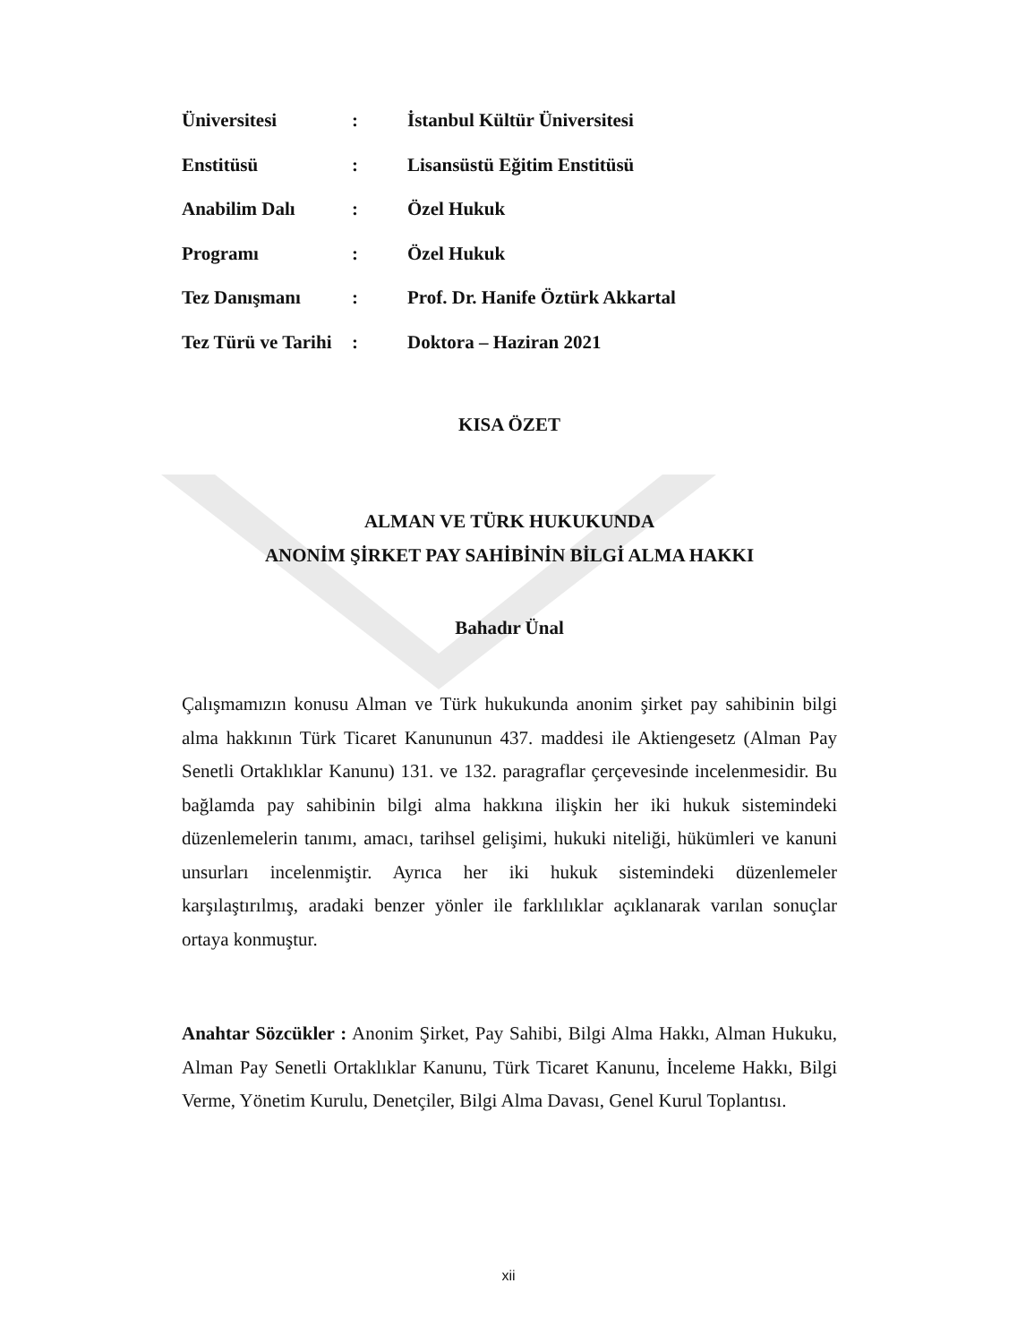| Üniversitesi | : | İstanbul Kültür Üniversitesi |
| Enstitüsü | : | Lisansüstü Eğitim Enstitüsü |
| Anabilim Dalı | : | Özel Hukuk |
| Programı | : | Özel Hukuk |
| Tez Danışmanı | : | Prof. Dr. Hanife Öztürk Akkartal |
| Tez Türü ve Tarihi | : | Doktora – Haziran 2021 |
KISA ÖZET
ALMAN VE TÜRK HUKUKUNDA
ANONİM ŞİRKET PAY SAHİBİNİN BİLGİ ALMA HAKKI
Bahadır Ünal
Çalışmamızın konusu Alman ve Türk hukukunda anonim şirket pay sahibinin bilgi alma hakkının Türk Ticaret Kanununun 437. maddesi ile Aktiengesetz (Alman Pay Senetli Ortaklıklar Kanunu) 131. ve 132. paragraflar çerçevesinde incelenmesidir. Bu bağlamda pay sahibinin bilgi alma hakkına ilişkin her iki hukuk sistemindeki düzenlemelerin tanımı, amacı, tarihsel gelişimi, hukuki niteliği, hükümleri ve kanuni unsurları incelenmiştir. Ayrıca her iki hukuk sistemindeki düzenlemeler karşılaştırılmış, aradaki benzer yönler ile farklılıklar açıklanarak varılan sonuçlar ortaya konmuştur.
Anahtar Sözcükler : Anonim Şirket, Pay Sahibi, Bilgi Alma Hakkı, Alman Hukuku, Alman Pay Senetli Ortaklıklar Kanunu, Türk Ticaret Kanunu, İnceleme Hakkı, Bilgi Verme, Yönetim Kurulu, Denetçiler, Bilgi Alma Davası, Genel Kurul Toplantısı.
xii